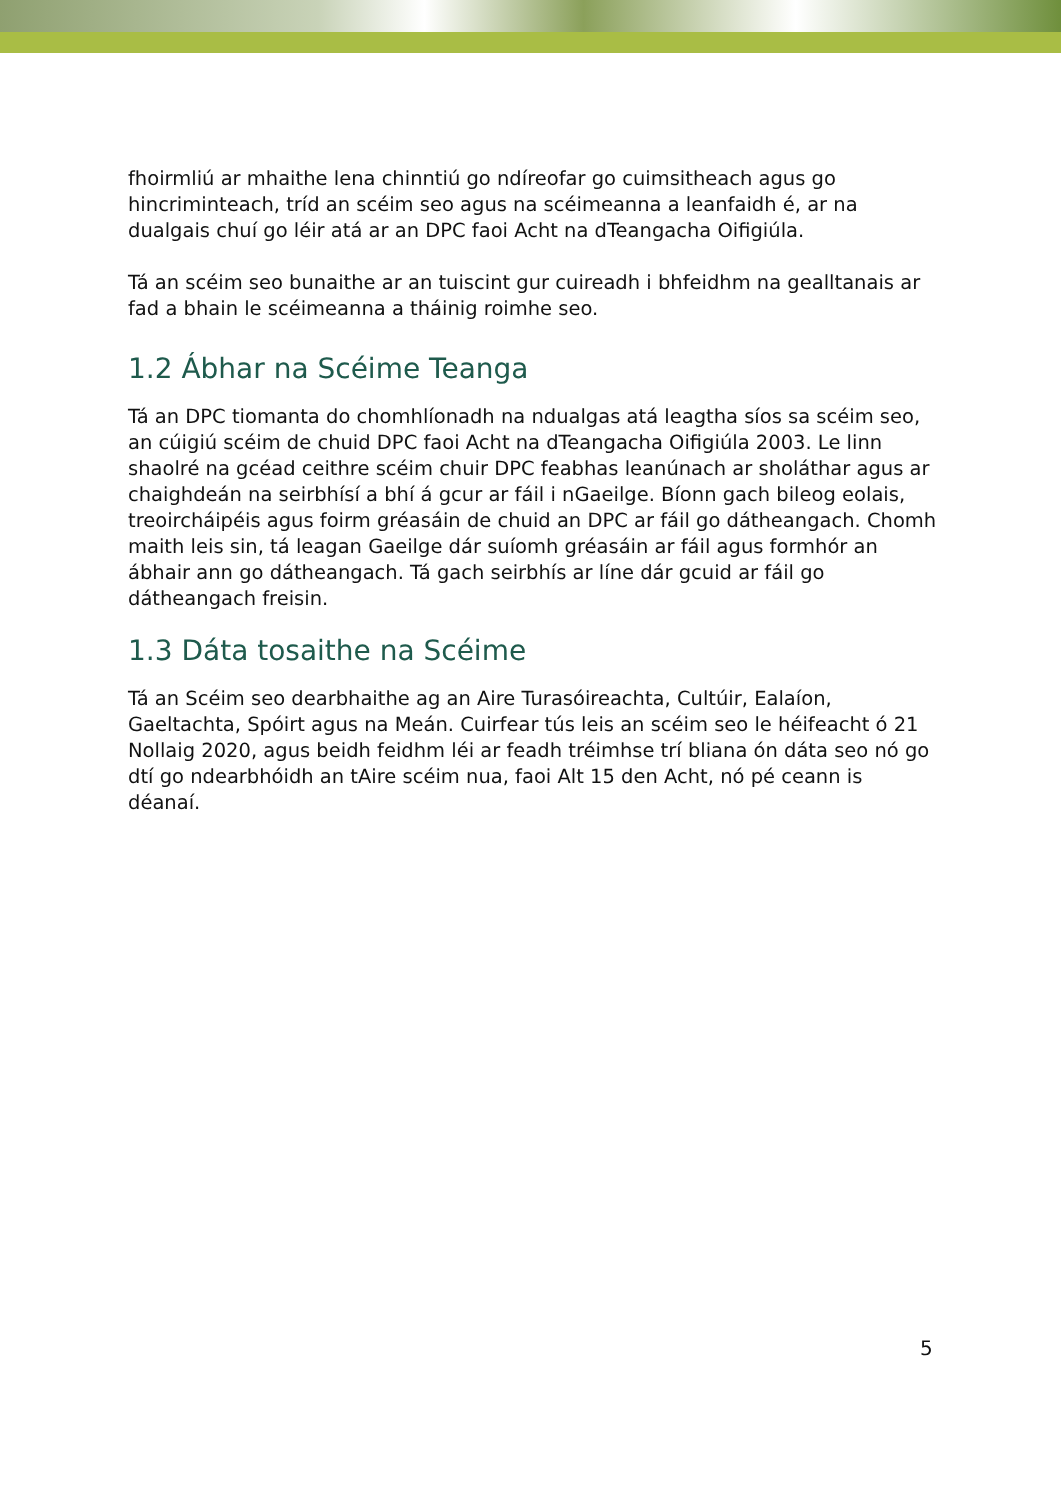fhoirmliú ar mhaithe lena chinntiú go ndíreofar go cuimsitheach agus go hincriminteach, tríd an scéim seo agus na scéimeanna a leanfaidh é, ar na dualgais chuí go léir atá ar an DPC faoi Acht na dTeangacha Oifigiúla.
Tá an scéim seo bunaithe ar an tuiscint gur cuireadh i bhfeidhm na gealltanais ar fad a bhain le scéimeanna a tháinig roimhe seo.
1.2 Ábhar na Scéime Teanga
Tá an DPC tiomanta do chomhlíonadh na ndualgas atá leagtha síos sa scéim seo, an cúigiú scéim de chuid DPC faoi Acht na dTeangacha Oifigiúla 2003. Le linn shaolré na gcéad ceithre scéim chuir DPC feabhas leanúnach ar sholáthar agus ar chaighdeán na seirbhísí a bhí á gcur ar fáil i nGaeilge. Bíonn gach bileog eolais, treoircháipéis agus foirm gréasáin de chuid an DPC ar fáil go dátheangach. Chomh maith leis sin, tá leagan Gaeilge dár suíomh gréasáin ar fáil agus formhór an ábhair ann go dátheangach. Tá gach seirbhís ar líne dár gcuid ar fáil go dátheangach freisin.
1.3 Dáta tosaithe na Scéime
Tá an Scéim seo dearbhaithe ag an Aire Turasóireachta, Cultúir, Ealaíon, Gaeltachta, Spóirt agus na Meán. Cuirfear tús leis an scéim seo le héifeacht ó 21 Nollaig 2020, agus beidh feidhm léi ar feadh tréimhse trí bliana ón dáta seo nó go dtí go ndearbhóidh an tAire scéim nua, faoi Alt 15 den Acht, nó pé ceann is déanaí.
5